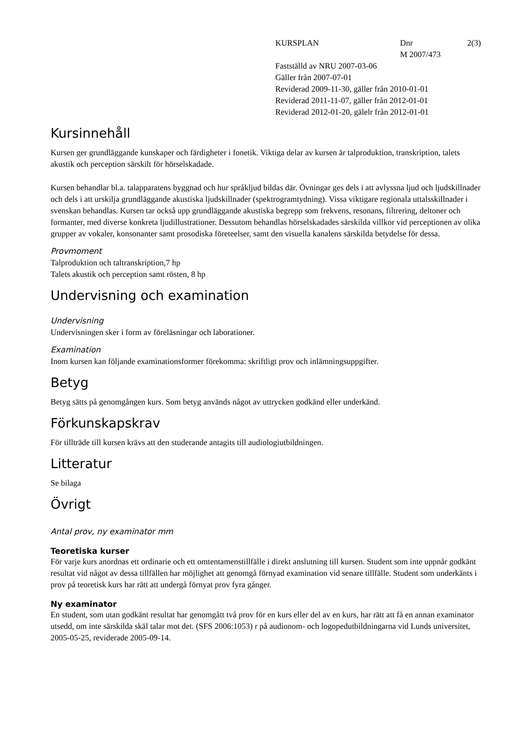KURSPLAN Dnr
M 2007/473
2(3)
Fastställd av NRU 2007-03-06
Gäller från 2007-07-01
Reviderad 2009-11-30, gäller från 2010-01-01
Reviderad 2011-11-07, gäller från 2012-01-01
Reviderad 2012-01-20, gälelr från 2012-01-01
Kursinnehåll
Kursen ger grundläggande kunskaper och färdigheter i fonetik. Viktiga delar av kursen är talproduktion, transkription, talets akustik och perception särskilt för hörselskadade.
Kursen behandlar bl.a. talapparatens byggnad och hur språkljud bildas där. Övningar ges dels i att avlyssna ljud och ljudskillnader och dels i att urskilja grundläggande akustiska ljudskillnader (spektrogramtydning). Vissa viktigare regionala uttalsskillnader i svenskan behandlas. Kursen tar också upp grundläggande akustiska begrepp som frekvens, resonans, filtrering, deltoner och formanter, med diverse konkreta ljudillustrationer. Dessutom behandlas hörselskadades särskilda villkor vid perceptionen av olika grupper av vokaler, konsonanter samt prosodiska företeelser, samt den visuella kanalens särskilda betydelse för dessa.
Provmoment
Talproduktion och taltranskription,7 hp
Talets akustik och perception samt rösten, 8 hp
Undervisning och examination
Undervisning
Undervisningen sker i form av föreläsningar och laborationer.
Examination
Inom kursen kan följande examinationsformer förekomma: skriftligt prov och inlämningsuppgifter.
Betyg
Betyg sätts på genomgången kurs. Som betyg används något av uttrycken godkänd eller underkänd.
Förkunskapskrav
För tillträde till kursen krävs att den studerande antagits till audiologiutbildningen.
Litteratur
Se bilaga
Övrigt
Antal prov, ny examinator mm
Teoretiska kurser
För varje kurs anordnas ett ordinarie och ett omtentamenstillfälle i direkt anslutning till kursen. Student som inte uppnår godkänt resultat vid något av dessa tillfällen har möjlighet att genomgå förnyad examination vid senare tillfälle. Student som underkänts i prov på teoretisk kurs har rätt att undergå förnyat prov fyra gånger.
Ny examinator
En student, som utan godkänt resultat har genomgått två prov för en kurs eller del av en kurs, har rätt att få en annan examinator utsedd, om inte särskilda skäl talar mot det. (SFS 2006:1053) r på audionom- och logopedutbildningarna vid Lunds universitet, 2005-05-25, reviderade 2005-09-14.